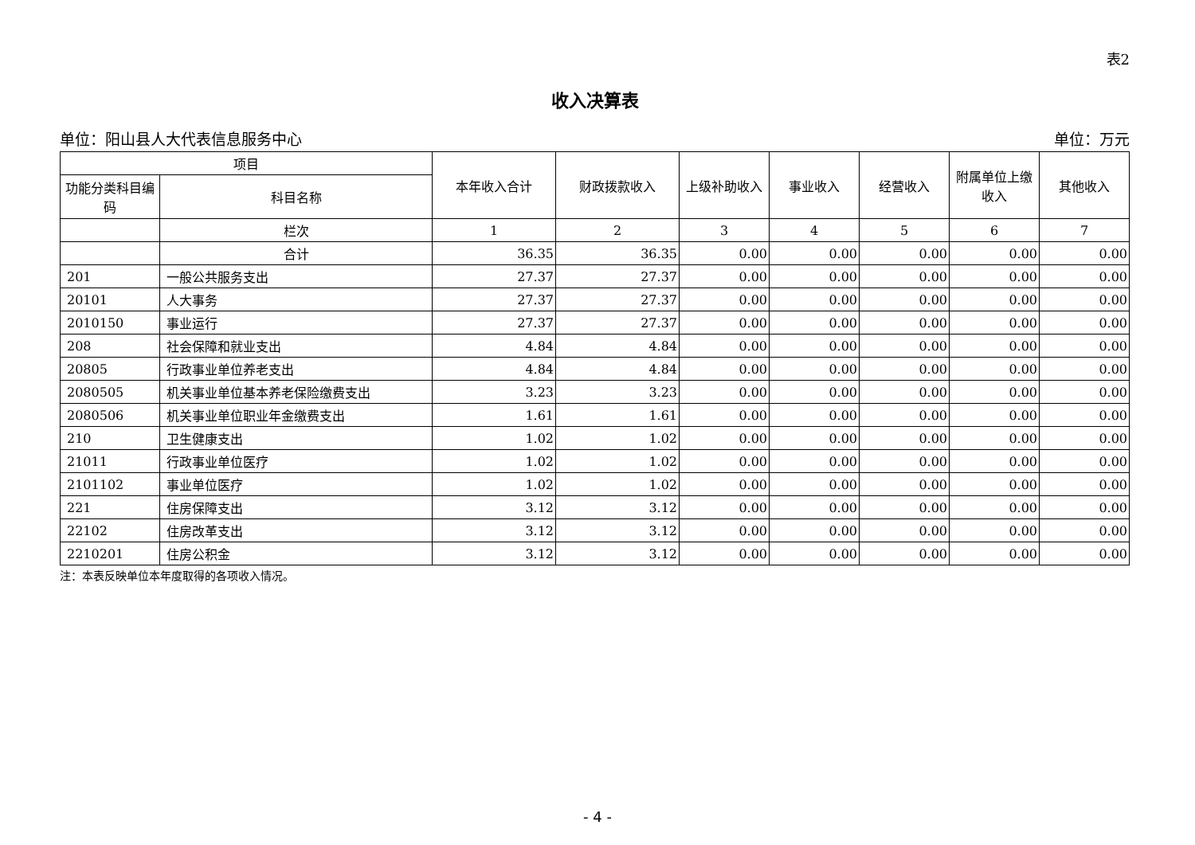表2
收入决算表
单位：阳山县人大代表信息服务中心 单位：万元
| 项目 | | 本年收入合计 | 财政拨款收入 | 上级补助收入 | 事业收入 | 经营收入 | 附属单位上缴收入 | 其他收入 |
| --- | --- | --- | --- | --- | --- | --- | --- | --- |
| 功能分类科目编码 | 科目名称 | | | | | | | |
| | 栏次 | 1 | 2 | 3 | 4 | 5 | 6 | 7 |
| | 合计 | 36.35 | 36.35 | 0.00 | 0.00 | 0.00 | 0.00 | 0.00 |
| 201 | 一般公共服务支出 | 27.37 | 27.37 | 0.00 | 0.00 | 0.00 | 0.00 | 0.00 |
| 20101 | 人大事务 | 27.37 | 27.37 | 0.00 | 0.00 | 0.00 | 0.00 | 0.00 |
| 2010150 | 事业运行 | 27.37 | 27.37 | 0.00 | 0.00 | 0.00 | 0.00 | 0.00 |
| 208 | 社会保障和就业支出 | 4.84 | 4.84 | 0.00 | 0.00 | 0.00 | 0.00 | 0.00 |
| 20805 | 行政事业单位养老支出 | 4.84 | 4.84 | 0.00 | 0.00 | 0.00 | 0.00 | 0.00 |
| 2080505 | 机关事业单位基本养老保险缴费支出 | 3.23 | 3.23 | 0.00 | 0.00 | 0.00 | 0.00 | 0.00 |
| 2080506 | 机关事业单位职业年金缴费支出 | 1.61 | 1.61 | 0.00 | 0.00 | 0.00 | 0.00 | 0.00 |
| 210 | 卫生健康支出 | 1.02 | 1.02 | 0.00 | 0.00 | 0.00 | 0.00 | 0.00 |
| 21011 | 行政事业单位医疗 | 1.02 | 1.02 | 0.00 | 0.00 | 0.00 | 0.00 | 0.00 |
| 2101102 | 事业单位医疗 | 1.02 | 1.02 | 0.00 | 0.00 | 0.00 | 0.00 | 0.00 |
| 221 | 住房保障支出 | 3.12 | 3.12 | 0.00 | 0.00 | 0.00 | 0.00 | 0.00 |
| 22102 | 住房改革支出 | 3.12 | 3.12 | 0.00 | 0.00 | 0.00 | 0.00 | 0.00 |
| 2210201 | 住房公积金 | 3.12 | 3.12 | 0.00 | 0.00 | 0.00 | 0.00 | 0.00 |
注：本表反映单位本年度取得的各项收入情况。
- 4 -